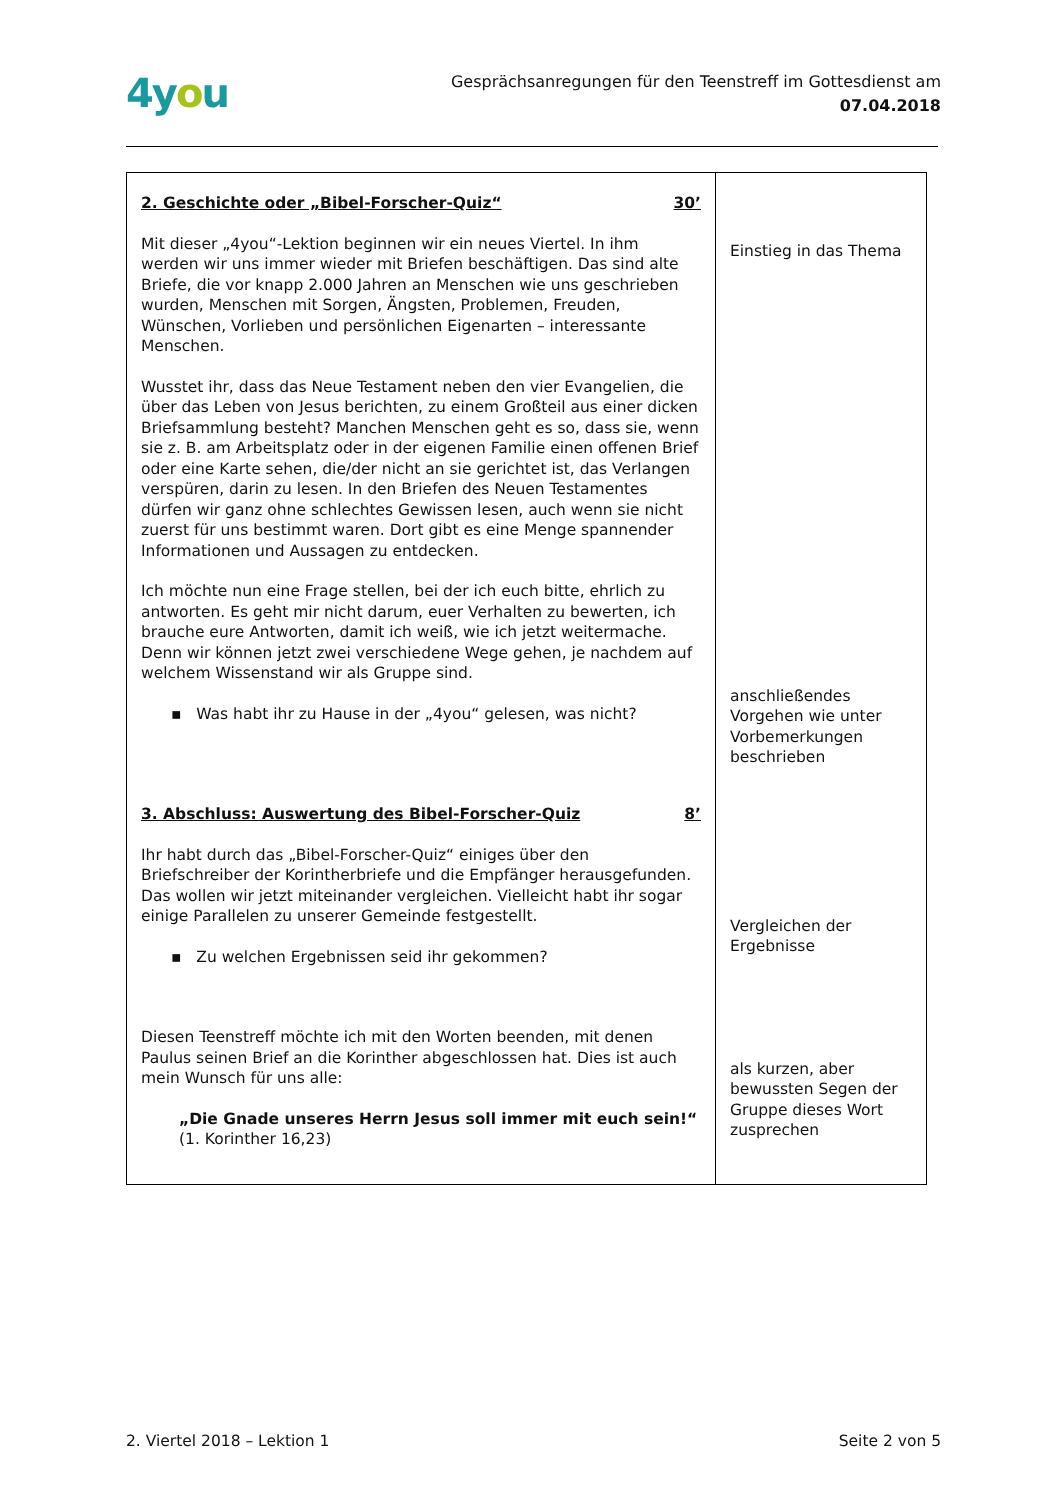4you
Gesprächsanregungen für den Teenstreff im Gottesdienst am
07.04.2018
| 2. Geschichte oder „Bibel-Forscher-Quiz“ 30’ Mit dieser „4you“-Lektion beginnen wir ein neues Viertel. In ihm werden wir uns immer wieder mit Briefen beschäftigen. Das sind alte Briefe, die vor knapp 2.000 Jahren an Menschen wie uns geschrieben wurden, Menschen mit Sorgen, Ängsten, Problemen, Freuden, Wünschen, Vorlieben und persönlichen Eigenarten – interessante Menschen. Wusstet ihr, dass das Neue Testament neben den vier Evangelien, die über das Leben von Jesus berichten, zu einem Großteil aus einer dicken Briefsammlung besteht? Manchen Menschen geht es so, dass sie, wenn sie z. B. am Arbeitsplatz oder in der eigenen Familie einen offenen Brief oder eine Karte sehen, die/der nicht an sie gerichtet ist, das Verlangen verspüren, darin zu lesen. In den Briefen des Neuen Testamentes dürfen wir ganz ohne schlechtes Gewissen lesen, auch wenn sie nicht zuerst für uns bestimmt waren. Dort gibt es eine Menge spannender Informationen und Aussagen zu entdecken. Ich möchte nun eine Frage stellen, bei der ich euch bitte, ehrlich zu antworten. Es geht mir nicht darum, euer Verhalten zu bewerten, ich brauche eure Antworten, damit ich weiß, wie ich jetzt weitermache. Denn wir können jetzt zwei verschiedene Wege gehen, je nachdem auf welchem Wissenstand wir als Gruppe sind. ▪ Was habt ihr zu Hause in der „4you“ gelesen, was nicht? 3. Abschluss: Auswertung des Bibel-Forscher-Quiz 8’ Ihr habt durch das „Bibel-Forscher-Quiz“ einiges über den Briefschreiber der Korintherbriefe und die Empfänger herausgefunden. Das wollen wir jetzt miteinander vergleichen. Vielleicht habt ihr sogar einige Parallelen zu unserer Gemeinde festgestellt. ▪ Zu welchen Ergebnissen seid ihr gekommen? Diesen Teenstreff möchte ich mit den Worten beenden, mit denen Paulus seinen Brief an die Korinther abgeschlossen hat. Dies ist auch mein Wunsch für uns alle: „Die Gnade unseres Herrn Jesus soll immer mit euch sein!“ (1. Korinther 16,23) | Einstieg in das Thema anschließendes Vorgehen wie unter Vorbemerkungen beschrieben Vergleichen der Ergebnisse als kurzen, aber bewussten Segen der Gruppe dieses Wort zusprechen |
2. Viertel 2018 – Lektion 1 Seite 2 von 5